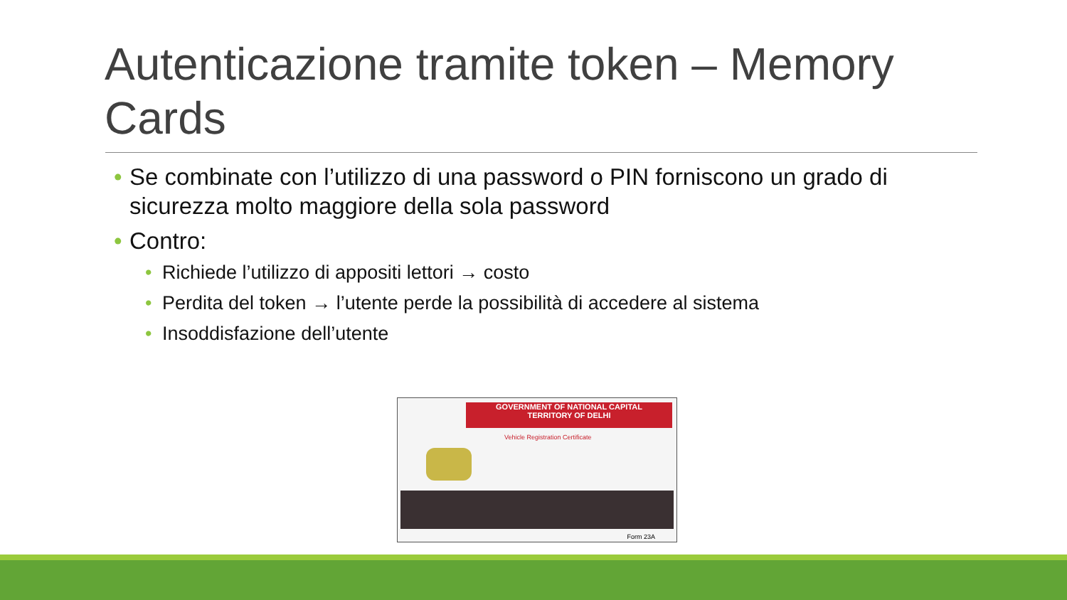Autenticazione tramite token – Memory Cards
• Se combinate con l’utilizzo di una password o PIN forniscono un grado di sicurezza molto maggiore della sola password
• Contro:
• Richiede l’utilizzo di appositi lettori → costo
• Perdita del token → l’utente perde la possibilità di accedere al sistema
• Insoddisfazione dell’utente
GOVERNMENT OF NATIONAL CAPITAL
TERRITORY OF DELHI
Vehicle Registration Certificate
Form 23A